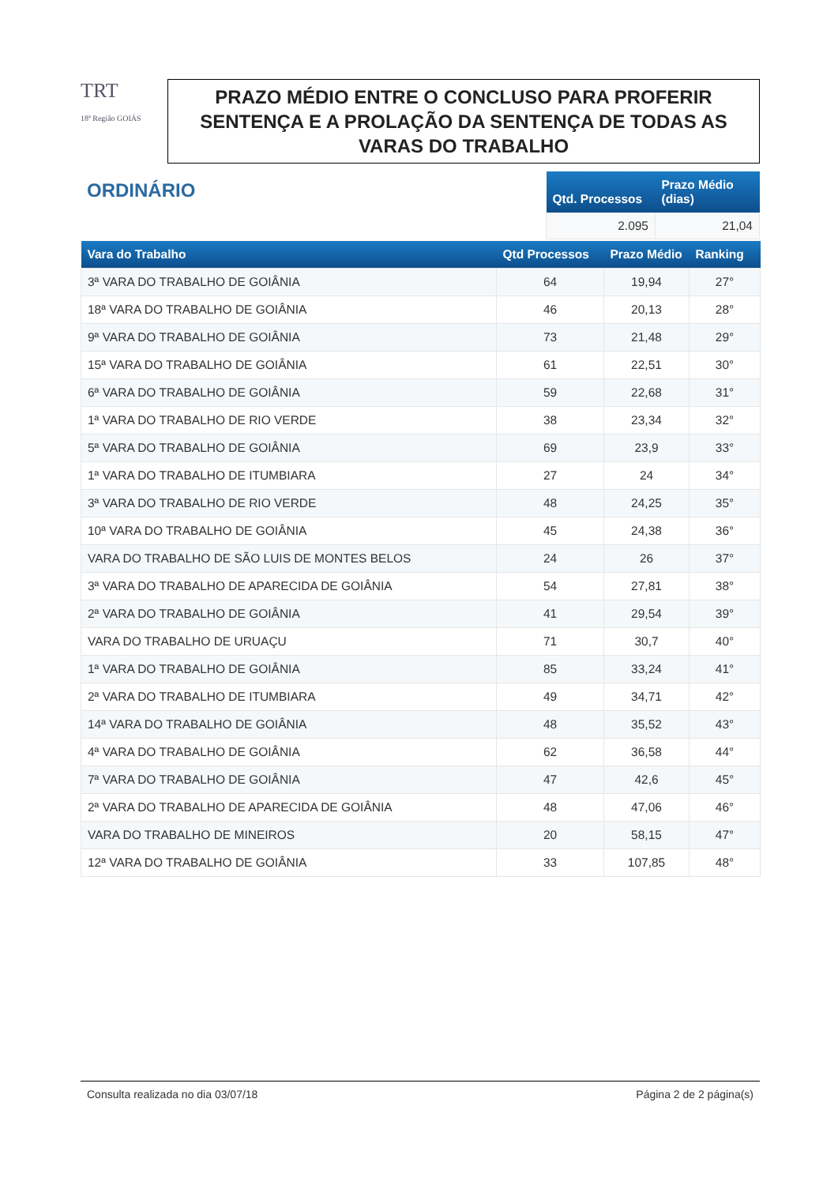TRT
18ª Região GOIÁS
PRAZO MÉDIO ENTRE O CONCLUSO PARA PROFERIR SENTENÇA E A PROLAÇÃO DA SENTENÇA DE TODAS AS VARAS DO TRABALHO
ORDINÁRIO
| Qtd. Processos | Prazo Médio (dias) |
| --- | --- |
| 2.095 | 21,04 |
| Vara do Trabalho | Qtd Processos | Prazo Médio | Ranking |
| --- | --- | --- | --- |
| 3ª VARA DO TRABALHO DE GOIÂNIA | 64 | 19,94 | 27° |
| 18ª VARA DO TRABALHO DE GOIÂNIA | 46 | 20,13 | 28° |
| 9ª VARA DO TRABALHO DE GOIÂNIA | 73 | 21,48 | 29° |
| 15ª VARA DO TRABALHO DE GOIÂNIA | 61 | 22,51 | 30° |
| 6ª VARA DO TRABALHO DE GOIÂNIA | 59 | 22,68 | 31° |
| 1ª VARA DO TRABALHO DE RIO VERDE | 38 | 23,34 | 32° |
| 5ª VARA DO TRABALHO DE GOIÂNIA | 69 | 23,9 | 33° |
| 1ª VARA DO TRABALHO DE ITUMBIARA | 27 | 24 | 34° |
| 3ª VARA DO TRABALHO DE RIO VERDE | 48 | 24,25 | 35° |
| 10ª VARA DO TRABALHO DE GOIÂNIA | 45 | 24,38 | 36° |
| VARA DO TRABALHO DE SÃO LUIS DE MONTES BELOS | 24 | 26 | 37° |
| 3ª VARA DO TRABALHO DE APARECIDA DE GOIÂNIA | 54 | 27,81 | 38° |
| 2ª VARA DO TRABALHO DE GOIÂNIA | 41 | 29,54 | 39° |
| VARA DO TRABALHO DE URUAÇU | 71 | 30,7 | 40° |
| 1ª VARA DO TRABALHO DE GOIÂNIA | 85 | 33,24 | 41° |
| 2ª VARA DO TRABALHO DE ITUMBIARA | 49 | 34,71 | 42° |
| 14ª VARA DO TRABALHO DE GOIÂNIA | 48 | 35,52 | 43° |
| 4ª VARA DO TRABALHO DE GOIÂNIA | 62 | 36,58 | 44° |
| 7ª VARA DO TRABALHO DE GOIÂNIA | 47 | 42,6 | 45° |
| 2ª VARA DO TRABALHO DE APARECIDA DE GOIÂNIA | 48 | 47,06 | 46° |
| VARA DO TRABALHO DE MINEIROS | 20 | 58,15 | 47° |
| 12ª VARA DO TRABALHO DE GOIÂNIA | 33 | 107,85 | 48° |
Consulta realizada no dia 03/07/18 Página 2 de 2 página(s)